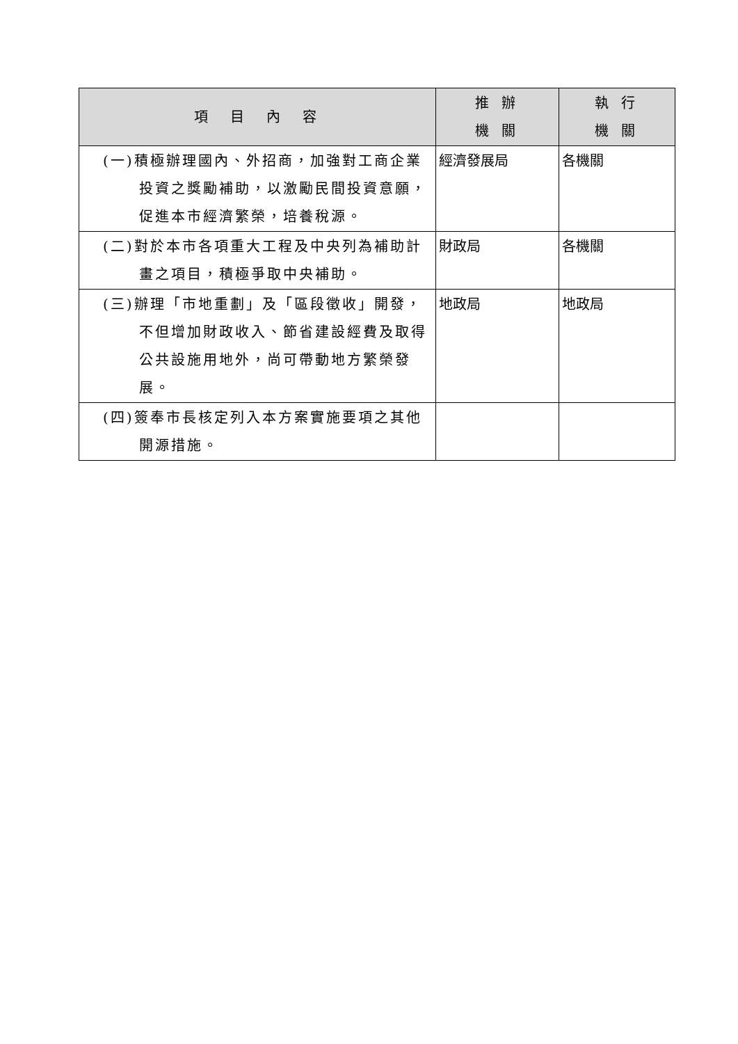| 項 目 內 容 | 推 辦 機 關 | 執 行 機 關 |
| --- | --- | --- |
| (一)積極辦理國內、外招商，加強對工商企業投資之獎勵補助，以激勵民間投資意願，促進本市經濟繁榮，培養稅源。 | 經濟發展局 | 各機關 |
| (二)對於本市各項重大工程及中央列為補助計畫之項目，積極爭取中央補助。 | 財政局 | 各機關 |
| (三)辦理「市地重劃」及「區段徵收」開發，不但增加財政收入、節省建設經費及取得公共設施用地外，尚可帶動地方繁榮發展。 | 地政局 | 地政局 |
| (四)簽奉市長核定列入本方案實施要項之其他開源措施。 | | |